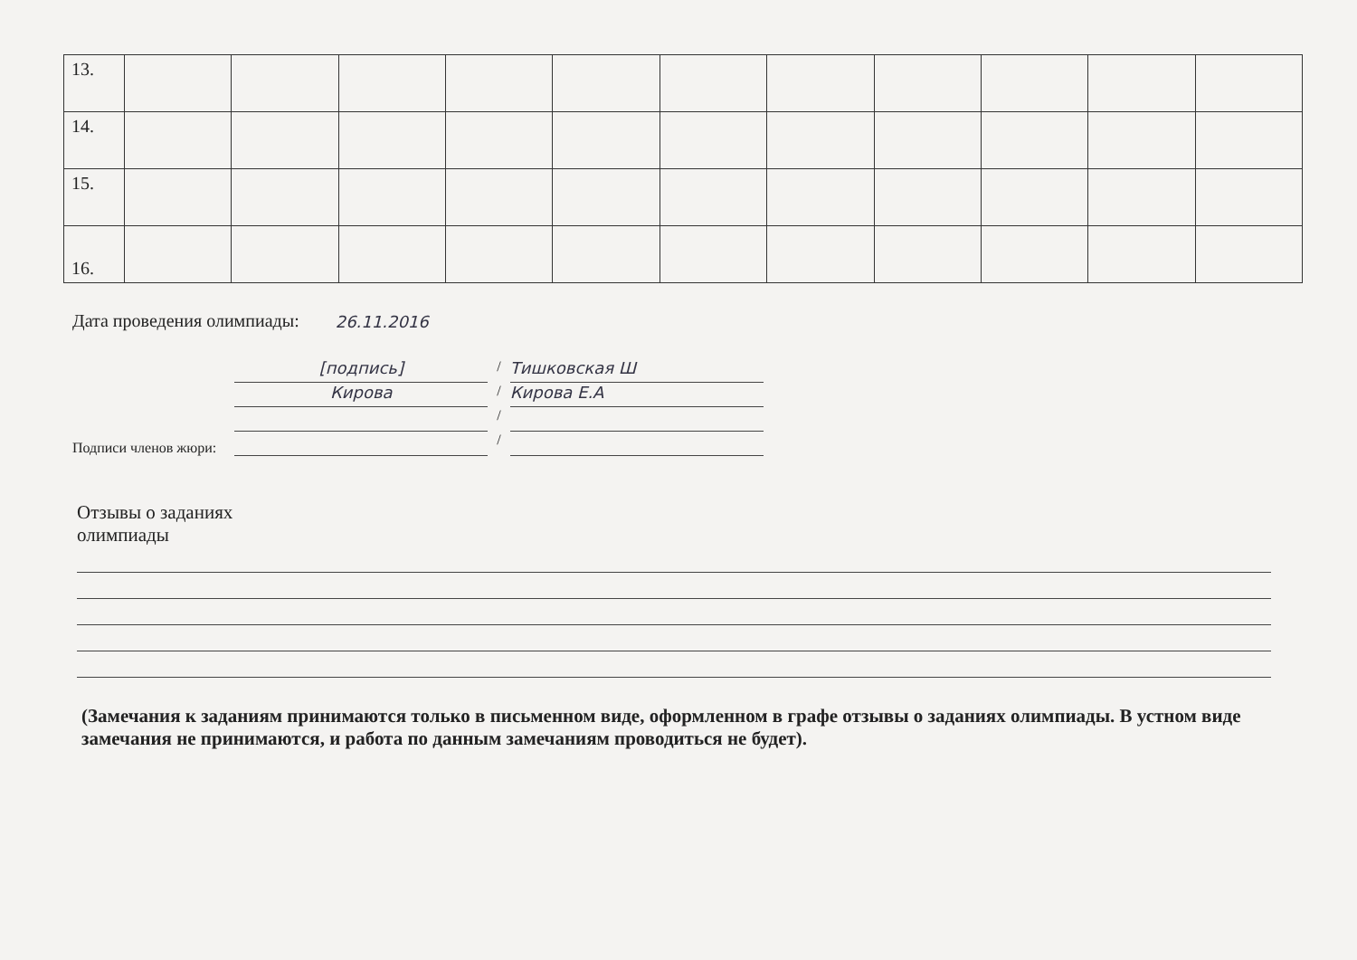| 13. | | | | | | | | | | | |
| 14. | | | | | | | | | | | |
| 15. | | | | | | | | | | | |
| 16. | | | | | | | | | | | |
Дата проведения олимпиады: 26.11.2016
Подписи членов жюри:
[подпись]
/
Тишковская Ш
Кирова
/
Кирова Е.А
/
/
Отзывы о заданиях
олимпиады
(Замечания к заданиям принимаются только в письменном виде, оформленном в графе отзывы о заданиях олимпиады. В устном виде замечания не принимаются, и работа по данным замечаниям проводиться не будет).